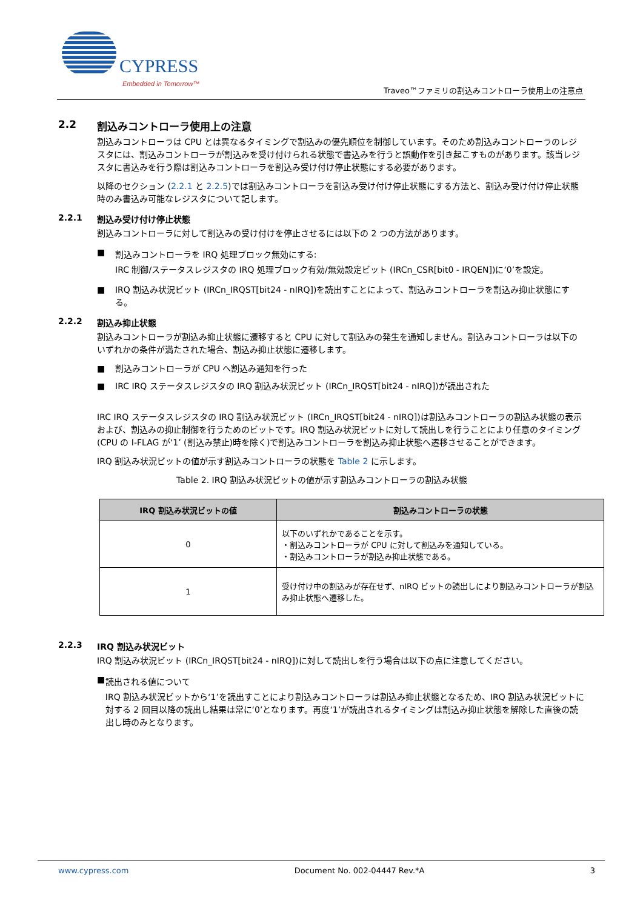CYPRESS
Embedded in Tomorrow™
Traveo™ファミリの割込みコントローラ使用上の注意点
2.2 割込みコントローラ使用上の注意
割込みコントローラは CPU とは異なるタイミングで割込みの優先順位を制御しています。そのため割込みコントローラのレジスタには、割込みコントローラが割込みを受け付けられる状態で書込みを行うと誤動作を引き起こすものがあります。該当レジスタに書込みを行う際は割込みコントローラを割込み受け付け停止状態にする必要があります。
以降のセクション (2.2.1 と 2.2.5)では割込みコントローラを割込み受け付け停止状態にする方法と、割込み受け付け停止状態時のみ書込み可能なレジスタについて記します。
2.2.1 割込み受け付け停止状態
割込みコントローラに対して割込みの受け付けを停止させるには以下の 2 つの方法があります。
■
割込みコントローラを IRQ 処理ブロック無効にする:
IRC 制御/ステータスレジスタの IRQ 処理ブロック有効/無効設定ビット (IRCn_CSR[bit0 - IRQEN])に‘0’を設定。
■ IRQ 割込み状況ビット (IRCn_IRQST[bit24 - nIRQ])を読出すことによって、割込みコントローラを割込み抑止状態にする。
2.2.2 割込み抑止状態
割込みコントローラが割込み抑止状態に遷移すると CPU に対して割込みの発生を通知しません。割込みコントローラは以下のいずれかの条件が満たされた場合、割込み抑止状態に遷移します。
■ 割込みコントローラが CPU へ割込み通知を行った
■ IRC IRQ ステータスレジスタの IRQ 割込み状況ビット (IRCn_IRQST[bit24 - nIRQ])が読出された
IRC IRQ ステータスレジスタの IRQ 割込み状況ビット (IRCn_IRQST[bit24 - nIRQ])は割込みコントローラの割込み状態の表示および、割込みの抑止制御を行うためのビットです。IRQ 割込み状況ビットに対して読出しを行うことにより任意のタイミング (CPU の I-FLAG が‘1’ (割込み禁止)時を除く)で割込みコントローラを割込み抑止状態へ遷移させることができます。
IRQ 割込み状況ビットの値が示す割込みコントローラの状態を Table 2 に示します。
Table 2. IRQ 割込み状況ビットの値が示す割込みコントローラの割込み状態
| IRQ 割込み状況ビットの値 | 割込みコントローラの状態 |
| --- | --- |
| 0 | 以下のいずれかであることを示す。 ・割込みコントローラが CPU に対して割込みを通知している。 ・割込みコントローラが割込み抑止状態である。 |
| 1 | 受け付け中の割込みが存在せず、nIRQ ビットの読出しにより割込みコントローラが割込み抑止状態へ遷移した。 |
2.2.3 IRQ 割込み状況ビット
IRQ 割込み状況ビット (IRCn_IRQST[bit24 - nIRQ])に対して読出しを行う場合は以下の点に注意してください。
■
読出される値について
IRQ 割込み状況ビットから‘1’を読出すことにより割込みコントローラは割込み抑止状態となるため、IRQ 割込み状況ビットに対する 2 回目以降の読出し結果は常に‘0’となります。再度‘1’が読出されるタイミングは割込み抑止状態を解除した直後の読出し時のみとなります。
www.cypress.com Document No. 002-04447 Rev.*A 3